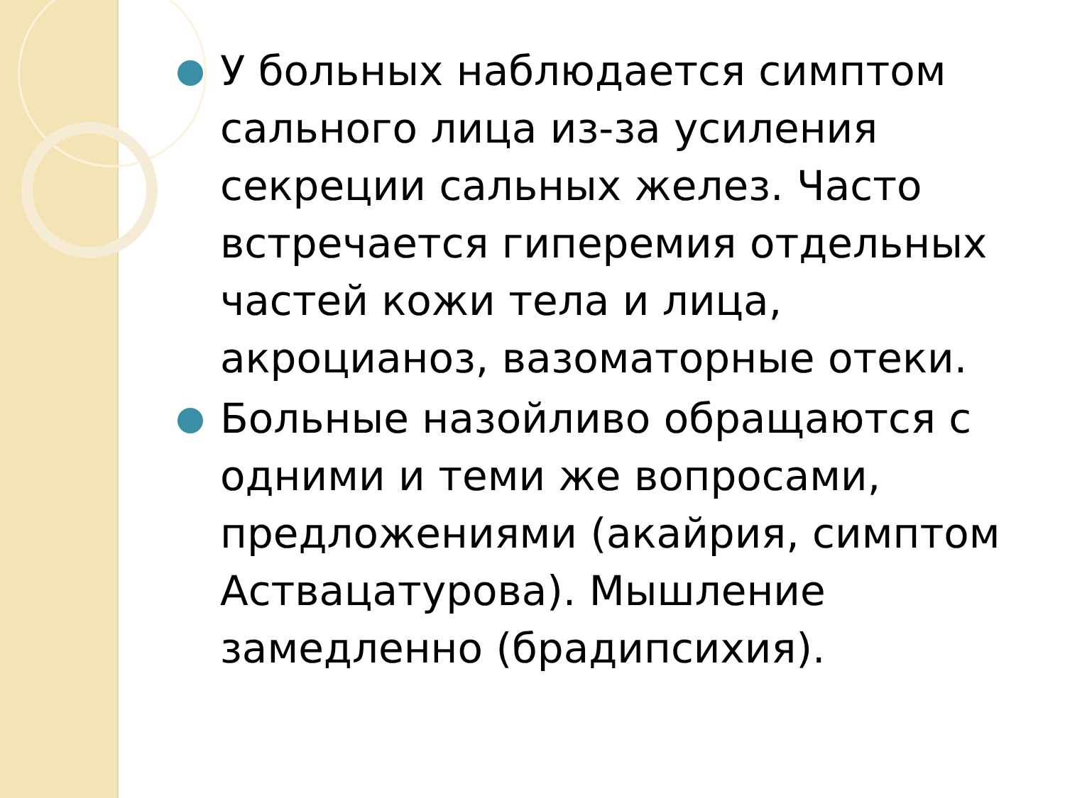У больных наблюдается симптом сального лица из-за усиления секреции сальных желез. Часто встречается гиперемия отдельных частей кожи тела и лица, акроцианоз, вазоматорные отеки.
Больные назойливо обращаются с одними и теми же вопросами, предложениями (акайрия, симптом Аствацатурова). Мышление замедленно (брадипсихия).